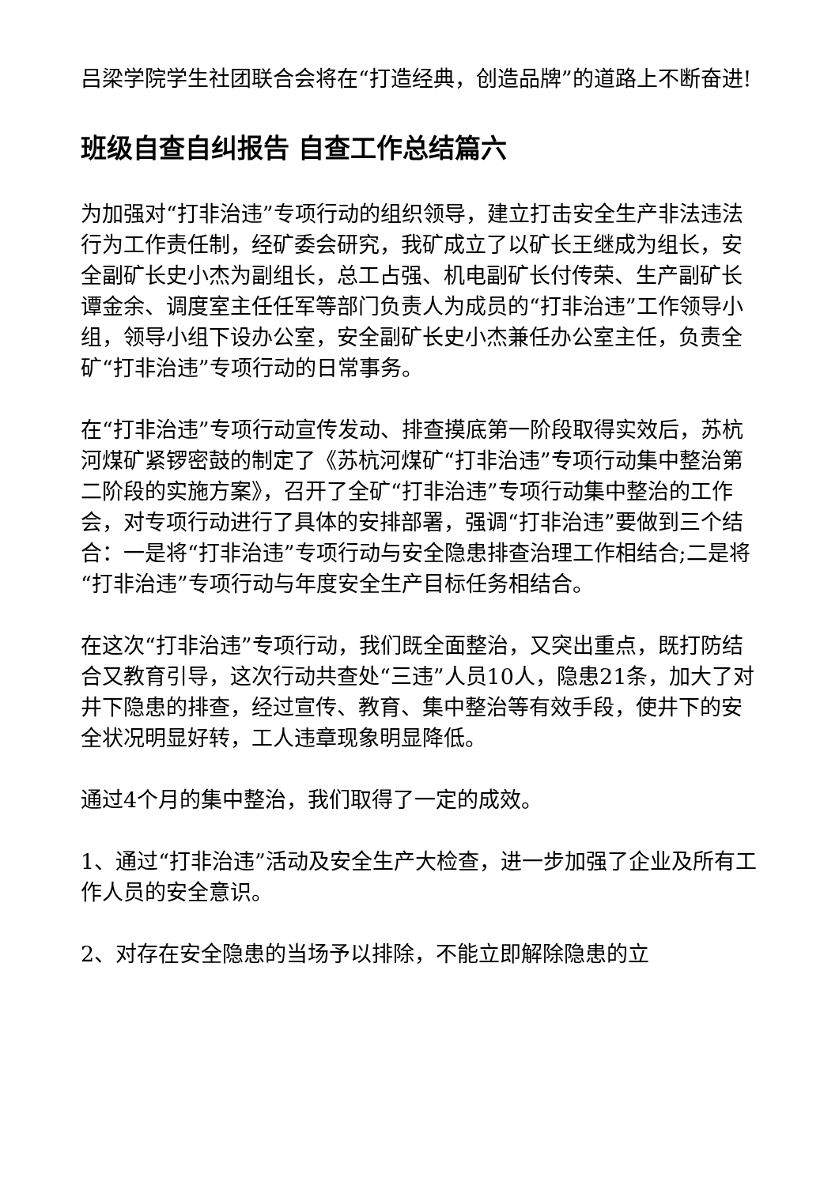吕梁学院学生社团联合会将在“打造经典，创造品牌”的道路上不断奋进!
班级自查自纠报告 自查工作总结篇六
为加强对“打非治违”专项行动的组织领导，建立打击安全生产非法违法行为工作责任制，经矿委会研究，我矿成立了以矿长王继成为组长，安全副矿长史小杰为副组长，总工占强、机电副矿长付传荣、生产副矿长谭金余、调度室主任任军等部门负责人为成员的“打非治违”工作领导小组，领导小组下设办公室，安全副矿长史小杰兼任办公室主任，负责全矿“打非治违”专项行动的日常事务。
在“打非治违”专项行动宣传发动、排查摸底第一阶段取得实效后，苏杭河煤矿紧锣密鼓的制定了《苏杭河煤矿“打非治违”专项行动集中整治第二阶段的实施方案》，召开了全矿“打非治违”专项行动集中整治的工作会，对专项行动进行了具体的安排部署，强调“打非治违”要做到三个结合：一是将“打非治违”专项行动与安全隐患排查治理工作相结合;二是将“打非治违”专项行动与年度安全生产目标任务相结合。
在这次“打非治违”专项行动，我们既全面整治，又突出重点，既打防结合又教育引导，这次行动共查处“三违”人员10人，隐患21条，加大了对井下隐患的排查，经过宣传、教育、集中整治等有效手段，使井下的安全状况明显好转，工人违章现象明显降低。
通过4个月的集中整治，我们取得了一定的成效。
1、通过“打非治违”活动及安全生产大检查，进一步加强了企业及所有工作人员的安全意识。
2、对存在安全隐患的当场予以排除，不能立即解除隐患的立